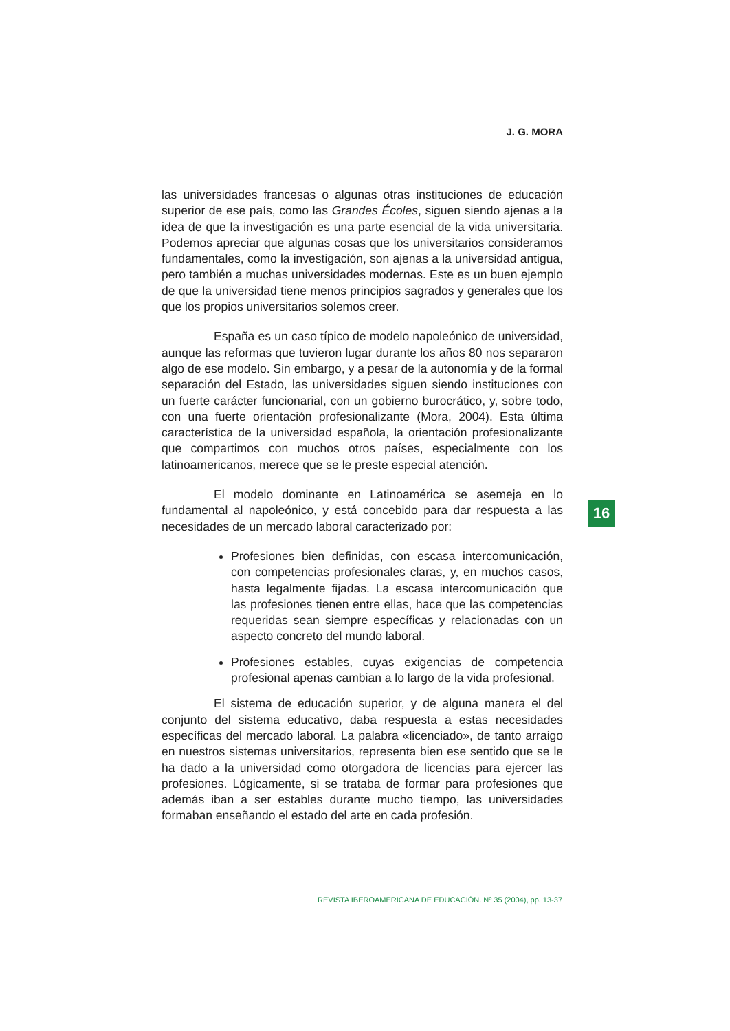J. G. MORA
las universidades francesas o algunas otras instituciones de educación superior de ese país, como las Grandes Écoles, siguen siendo ajenas a la idea de que la investigación es una parte esencial de la vida universitaria. Podemos apreciar que algunas cosas que los universitarios consideramos fundamentales, como la investigación, son ajenas a la universidad antigua, pero también a muchas universidades modernas. Este es un buen ejemplo de que la universidad tiene menos principios sagrados y generales que los que los propios universitarios solemos creer.
España es un caso típico de modelo napoleónico de universidad, aunque las reformas que tuvieron lugar durante los años 80 nos separaron algo de ese modelo. Sin embargo, y a pesar de la autonomía y de la formal separación del Estado, las universidades siguen siendo instituciones con un fuerte carácter funcionarial, con un gobierno burocrático, y, sobre todo, con una fuerte orientación profesionalizante (Mora, 2004). Esta última característica de la universidad española, la orientación profesionalizante que compartimos con muchos otros países, especialmente con los latinoamericanos, merece que se le preste especial atención.
El modelo dominante en Latinoamérica se asemeja en lo fundamental al napoleónico, y está concebido para dar respuesta a las necesidades de un mercado laboral caracterizado por:
Profesiones bien definidas, con escasa intercomunicación, con competencias profesionales claras, y, en muchos casos, hasta legalmente fijadas. La escasa intercomunicación que las profesiones tienen entre ellas, hace que las competencias requeridas sean siempre específicas y relacionadas con un aspecto concreto del mundo laboral.
Profesiones estables, cuyas exigencias de competencia profesional apenas cambian a lo largo de la vida profesional.
El sistema de educación superior, y de alguna manera el del conjunto del sistema educativo, daba respuesta a estas necesidades específicas del mercado laboral. La palabra «licenciado», de tanto arraigo en nuestros sistemas universitarios, representa bien ese sentido que se le ha dado a la universidad como otorgadora de licencias para ejercer las profesiones. Lógicamente, si se trataba de formar para profesiones que además iban a ser estables durante mucho tiempo, las universidades formaban enseñando el estado del arte en cada profesión.
16
REVISTA IBEROAMERICANA DE EDUCACIÓN. Nº 35 (2004), pp. 13-37